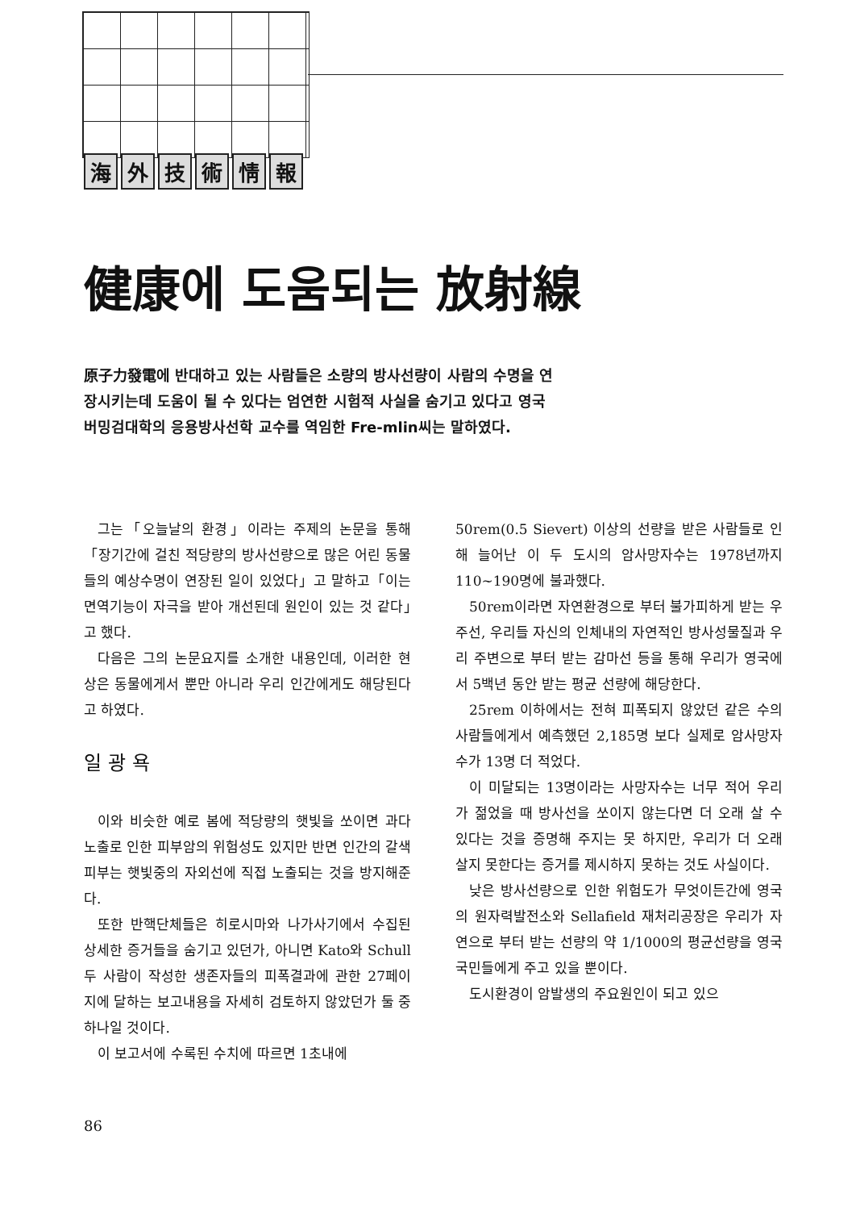海外技術情報
健康에 도움되는 放射線
原子力發電에 반대하고 있는 사람들은 소량의 방사선량이 사람의 수명을 연장시키는데 도움이 될 수 있다는 엄연한 시험적 사실을 숨기고 있다고 영국 버밍검대학의 응용방사선학 교수를 역임한 Fre-mlin씨는 말하였다.
그는「오늘날의 환경」이라는 주제의 논문을 통해「장기간에 걸친 적당량의 방사선량으로 많은 어린 동물들의 예상수명이 연장된 일이 있었다」고 말하고「이는 면역기능이 자극을 받아 개선된데 원인이 있는 것 같다」고 했다.
다음은 그의 논문요지를 소개한 내용인데, 이러한 현상은 동물에게서 뿐만 아니라 우리 인간에게도 해당된다고 하였다.
일광욕
이와 비슷한 예로 봄에 적당량의 햇빛을 쏘이면 과다노출로 인한 피부암의 위험성도 있지만 반면 인간의 갈색피부는 햇빛중의 자외선에 직접 노출되는 것을 방지해준다.
또한 반핵단체들은 히로시마와 나가사기에서 수집된 상세한 증거들을 숨기고 있던가, 아니면 Kato와 Schull 두 사람이 작성한 생존자들의 피폭결과에 관한 27페이지에 달하는 보고내용을 자세히 검토하지 않았던가 둘 중 하나일 것이다.
이 보고서에 수록된 수치에 따르면 1초내에
50rem(0.5 Sievert) 이상의 선량을 받은 사람들로 인해 늘어난 이 두 도시의 암사망자수는 1978년까지 110~190명에 불과했다.
50rem이라면 자연환경으로 부터 불가피하게 받는 우주선, 우리들 자신의 인체내의 자연적인 방사성물질과 우리 주변으로 부터 받는 감마선 등을 통해 우리가 영국에서 5백년 동안 받는 평균 선량에 해당한다.
25rem 이하에서는 전혀 피폭되지 않았던 같은 수의 사람들에게서 예측했던 2,185명 보다 실제로 암사망자수가 13명 더 적었다.
이 미달되는 13명이라는 사망자수는 너무 적어 우리가 젊었을 때 방사선을 쏘이지 않는다면 더 오래 살 수 있다는 것을 증명해 주지는 못 하지만, 우리가 더 오래 살지 못한다는 증거를 제시하지 못하는 것도 사실이다.
낮은 방사선량으로 인한 위험도가 무엇이든간에 영국의 원자력발전소와 Sellafield 재처리공장은 우리가 자연으로 부터 받는 선량의 약 1/1000의 평균선량을 영국국민들에게 주고 있을 뿐이다.
도시환경이 암발생의 주요원인이 되고 있으
86